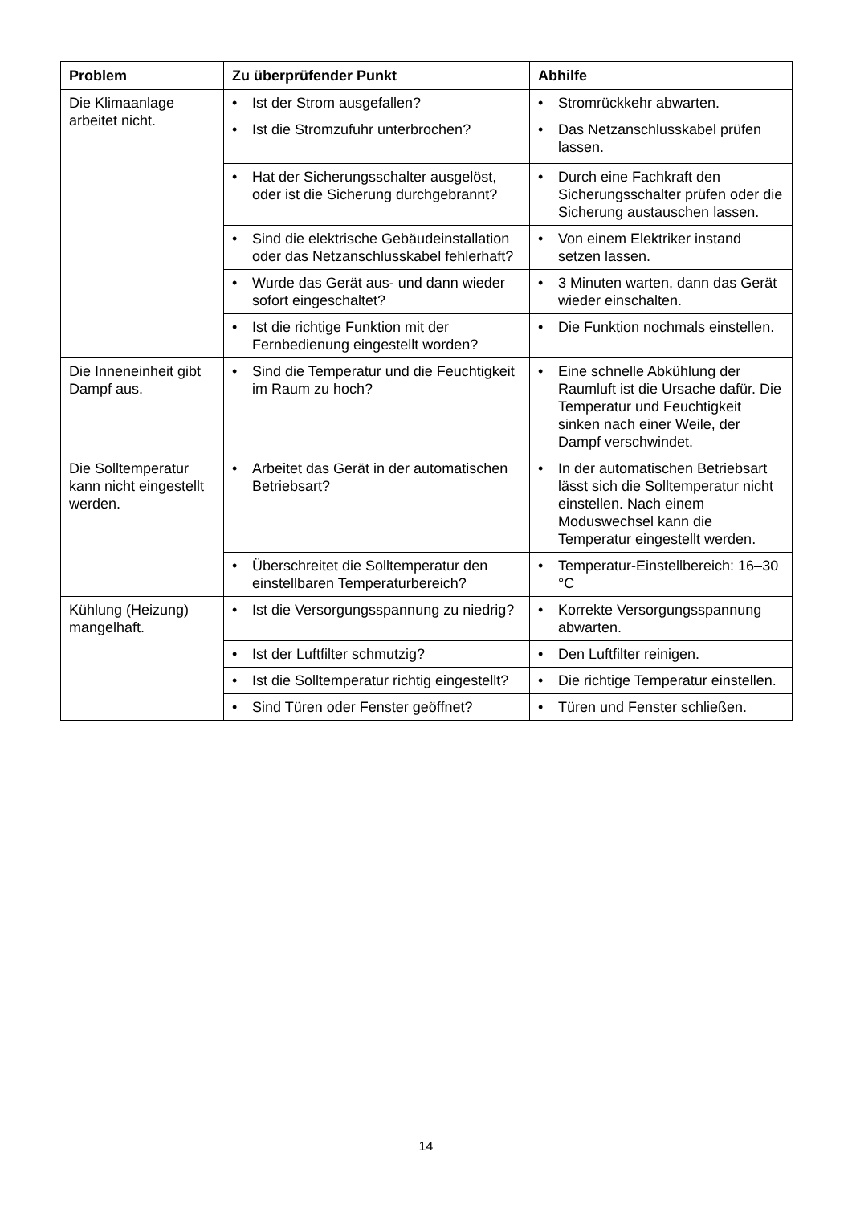| Problem | Zu überprüfender Punkt | Abhilfe |
| --- | --- | --- |
| Die Klimaanlage arbeitet nicht. | • Ist der Strom ausgefallen? | • Stromrückkehr abwarten. |
| | • Ist die Stromzufuhr unterbrochen? | • Das Netzanschlusskabel prüfen lassen. |
| | • Hat der Sicherungsschalter ausgelöst, oder ist die Sicherung durchgebrannt? | • Durch eine Fachkraft den Sicherungsschalter prüfen oder die Sicherung austauschen lassen. |
| | • Sind die elektrische Gebäudeinstallation oder das Netzanschlusskabel fehlerhaft? | • Von einem Elektriker instand setzen lassen. |
| | • Wurde das Gerät aus- und dann wieder sofort eingeschaltet? | • 3 Minuten warten, dann das Gerät wieder einschalten. |
| | • Ist die richtige Funktion mit der Fernbedienung eingestellt worden? | • Die Funktion nochmals einstellen. |
| Die Inneneinheit gibt Dampf aus. | • Sind die Temperatur und die Feuchtigkeit im Raum zu hoch? | • Eine schnelle Abkühlung der Raumluft ist die Ursache dafür. Die Temperatur und Feuchtigkeit sinken nach einer Weile, der Dampf verschwindet. |
| Die Solltemperatur kann nicht eingestellt werden. | • Arbeitet das Gerät in der automatischen Betriebsart? | • In der automatischen Betriebsart lässt sich die Solltemperatur nicht einstellen. Nach einem Moduswechsel kann die Temperatur eingestellt werden. |
| | • Überschreitet die Solltemperatur den einstellbaren Temperaturbereich? | • Temperatur-Einstellbereich: 16–30 °C |
| Kühlung (Heizung) mangelhaft. | • Ist die Versorgungsspannung zu niedrig? | • Korrekte Versorgungsspannung abwarten. |
| | • Ist der Luftfilter schmutzig? | • Den Luftfilter reinigen. |
| | • Ist die Solltemperatur richtig eingestellt? | • Die richtige Temperatur einstellen. |
| | • Sind Türen oder Fenster geöffnet? | • Türen und Fenster schließen. |
14